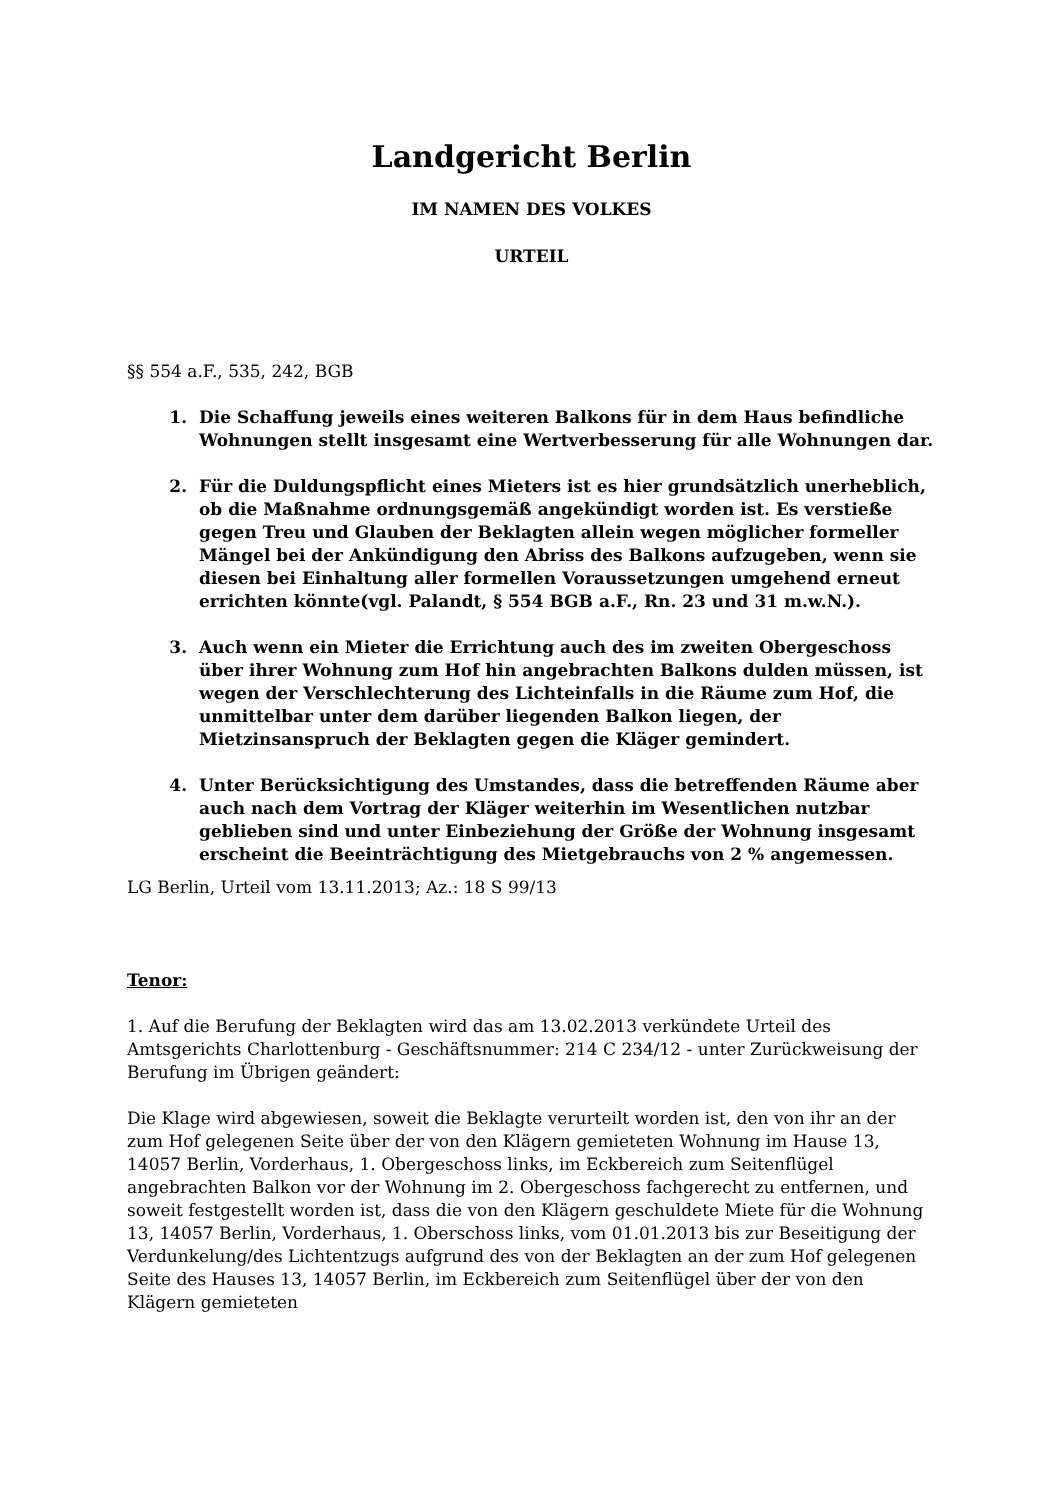Landgericht Berlin
IM NAMEN DES VOLKES
URTEIL
§§ 554 a.F., 535, 242, BGB
1. Die Schaffung jeweils eines weiteren Balkons für in dem Haus befindliche Wohnungen stellt insgesamt eine Wertverbesserung für alle Wohnungen dar.
2. Für die Duldungspflicht eines Mieters ist es hier grundsätzlich unerheblich, ob die Maßnahme ordnungsgemäß angekündigt worden ist. Es verstieße gegen Treu und Glauben der Beklagten allein wegen möglicher formeller Mängel bei der Ankündigung den Abriss des Balkons aufzugeben, wenn sie diesen bei Einhaltung aller formellen Voraussetzungen umgehend erneut errichten könnte(vgl. Palandt, § 554 BGB a.F., Rn. 23 und 31 m.w.N.).
3. Auch wenn ein Mieter die Errichtung auch des im zweiten Obergeschoss über ihrer Wohnung zum Hof hin angebrachten Balkons dulden müssen, ist wegen der Verschlechterung des Lichteinfalls in die Räume zum Hof, die unmittelbar unter dem darüber liegenden Balkon liegen, der Mietzinsanspruch der Beklagten gegen die Kläger gemindert.
4. Unter Berücksichtigung des Umstandes, dass die betreffenden Räume aber auch nach dem Vortrag der Kläger weiterhin im Wesentlichen nutzbar geblieben sind und unter Einbeziehung der Größe der Wohnung insgesamt erscheint die Beeinträchtigung des Mietgebrauchs von 2 % angemessen.
LG Berlin, Urteil vom 13.11.2013; Az.: 18 S 99/13
Tenor:
1. Auf die Berufung der Beklagten wird das am 13.02.2013 verkündete Urteil des Amtsgerichts Charlottenburg - Geschäftsnummer: 214 C 234/12 - unter Zurückweisung der Berufung im Übrigen geändert:
Die Klage wird abgewiesen, soweit die Beklagte verurteilt worden ist, den von ihr an der zum Hof gelegenen Seite über der von den Klägern gemieteten Wohnung im Hause 13, 14057 Berlin, Vorderhaus, 1. Obergeschoss links, im Eckbereich zum Seitenflügel angebrachten Balkon vor der Wohnung im 2. Obergeschoss fachgerecht zu entfernen, und soweit festgestellt worden ist, dass die von den Klägern geschuldete Miete für die Wohnung 13, 14057 Berlin, Vorderhaus, 1. Oberschoss links, vom 01.01.2013 bis zur Beseitigung der Verdunkelung/des Lichtentzugs aufgrund des von der Beklagten an der zum Hof gelegenen Seite des Hauses 13, 14057 Berlin, im Eckbereich zum Seitenflügel über der von den Klägern gemieteten